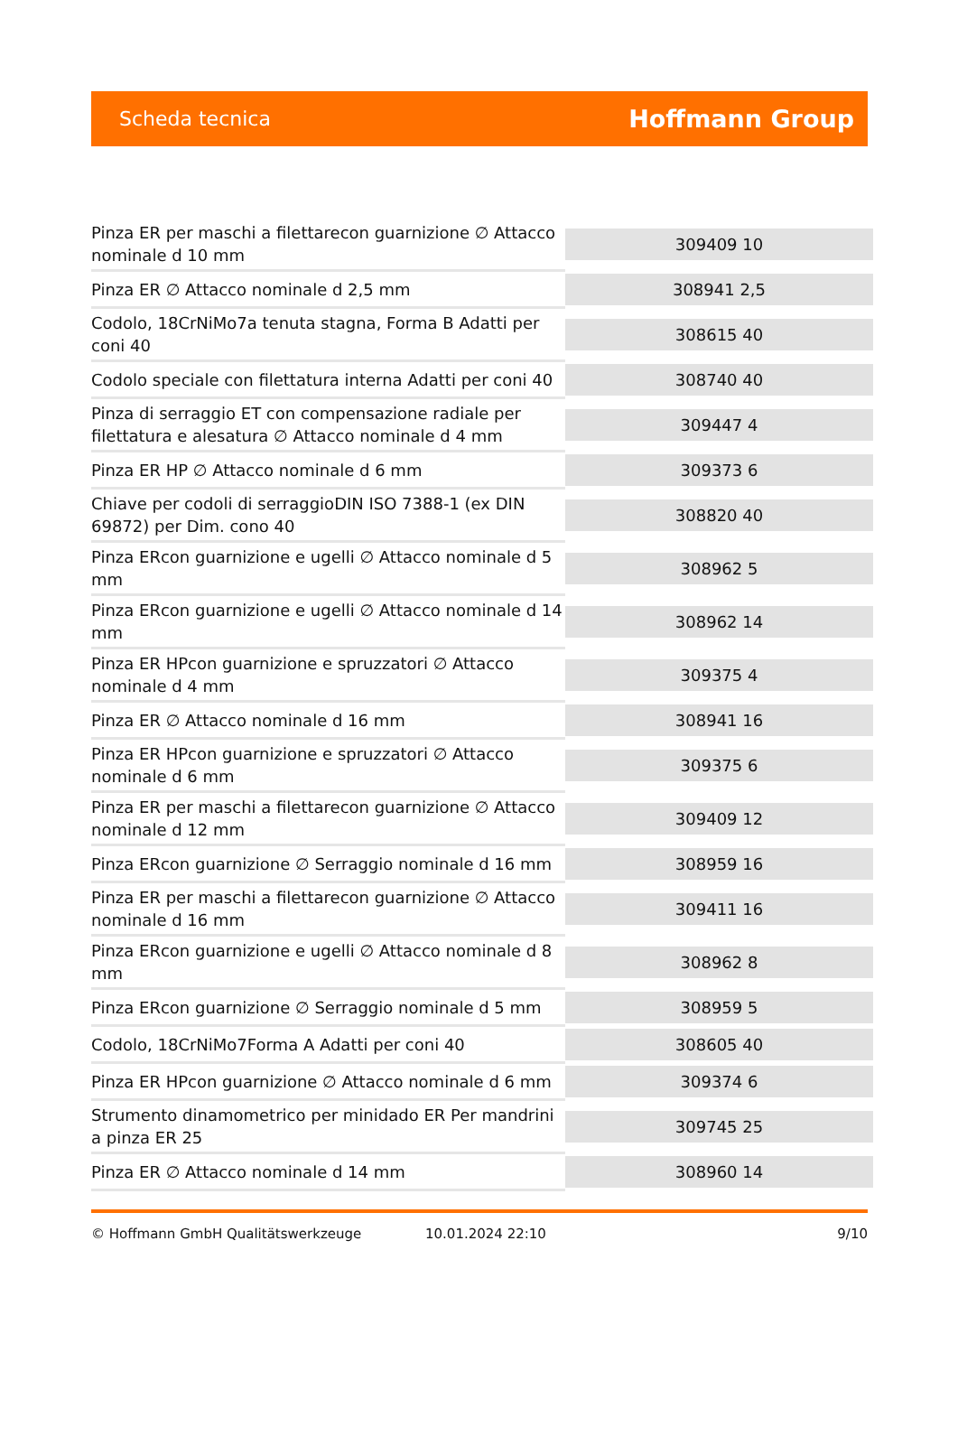Scheda tecnica Hoffmann Group
| Pinza ER per maschi a filettarecon guarnizione ∅ Attacco nominale d 10 mm | 309409 10 |
| Pinza ER ∅ Attacco nominale d 2,5 mm | 308941 2,5 |
| Codolo, 18CrNiMo7a tenuta stagna, Forma B Adatti per coni 40 | 308615 40 |
| Codolo speciale con filettatura interna Adatti per coni 40 | 308740 40 |
| Pinza di serraggio ET con compensazione radiale per filettatura e alesatura ∅ Attacco nominale d 4 mm | 309447 4 |
| Pinza ER HP ∅ Attacco nominale d 6 mm | 309373 6 |
| Chiave per codoli di serraggioDIN ISO 7388-1 (ex DIN 69872) per Dim. cono 40 | 308820 40 |
| Pinza ERcon guarnizione e ugelli ∅ Attacco nominale d 5 mm | 308962 5 |
| Pinza ERcon guarnizione e ugelli ∅ Attacco nominale d 14 mm | 308962 14 |
| Pinza ER HPcon guarnizione e spruzzatori ∅ Attacco nominale d 4 mm | 309375 4 |
| Pinza ER ∅ Attacco nominale d 16 mm | 308941 16 |
| Pinza ER HPcon guarnizione e spruzzatori ∅ Attacco nominale d 6 mm | 309375 6 |
| Pinza ER per maschi a filettarecon guarnizione ∅ Attacco nominale d 12 mm | 309409 12 |
| Pinza ERcon guarnizione ∅ Serraggio nominale d 16 mm | 308959 16 |
| Pinza ER per maschi a filettarecon guarnizione ∅ Attacco nominale d 16 mm | 309411 16 |
| Pinza ERcon guarnizione e ugelli ∅ Attacco nominale d 8 mm | 308962 8 |
| Pinza ERcon guarnizione ∅ Serraggio nominale d 5 mm | 308959 5 |
| Codolo, 18CrNiMo7Forma A Adatti per coni 40 | 308605 40 |
| Pinza ER HPcon guarnizione ∅ Attacco nominale d 6 mm | 309374 6 |
| Strumento dinamometrico per minidado ER Per mandrini a pinza ER 25 | 309745 25 |
| Pinza ER ∅ Attacco nominale d 14 mm | 308960 14 |
© Hoffmann GmbH Qualitätswerkzeuge 10.01.2024 22:10 9/10